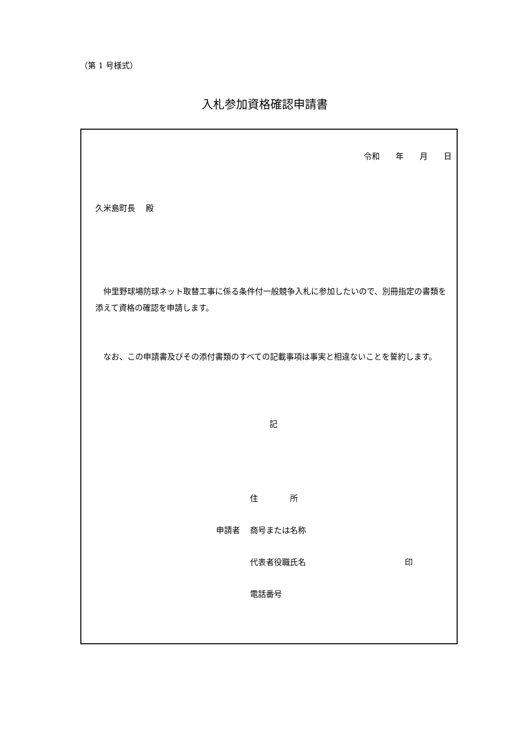（第 1 号様式）
入札参加資格確認申請書
令和　　年　　月　　日
久米島町長　 殿
　仲里野球場防球ネット取替工事に係る条件付一般競争入札に参加したいので、別冊指定の書類を添えて資格の確認を申請します。
　なお、この申請書及びその添付書類のすべての記載事項は事実と相違ないことを誓約します。
記
住　　　　所
申請者 商号または名称
代表者役職氏名 印
電話番号